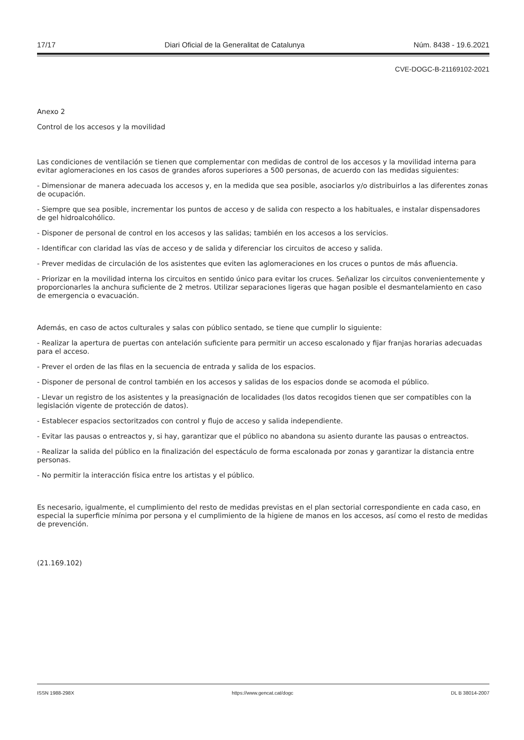17/17 Diari Oficial de la Generalitat de Catalunya Núm. 8438 - 19.6.2021
CVE-DOGC-B-21169102-2021
Anexo 2
Control de los accesos y la movilidad
Las condiciones de ventilación se tienen que complementar con medidas de control de los accesos y la movilidad interna para evitar aglomeraciones en los casos de grandes aforos superiores a 500 personas, de acuerdo con las medidas siguientes:
- Dimensionar de manera adecuada los accesos y, en la medida que sea posible, asociarlos y/o distribuirlos a las diferentes zonas de ocupación.
- Siempre que sea posible, incrementar los puntos de acceso y de salida con respecto a los habituales, e instalar dispensadores de gel hidroalcohólico.
- Disponer de personal de control en los accesos y las salidas; también en los accesos a los servicios.
- Identificar con claridad las vías de acceso y de salida y diferenciar los circuitos de acceso y salida.
- Prever medidas de circulación de los asistentes que eviten las aglomeraciones en los cruces o puntos de más afluencia.
- Priorizar en la movilidad interna los circuitos en sentido único para evitar los cruces. Señalizar los circuitos convenientemente y proporcionarles la anchura suficiente de 2 metros. Utilizar separaciones ligeras que hagan posible el desmantelamiento en caso de emergencia o evacuación.
Además, en caso de actos culturales y salas con público sentado, se tiene que cumplir lo siguiente:
- Realizar la apertura de puertas con antelación suficiente para permitir un acceso escalonado y fijar franjas horarias adecuadas para el acceso.
- Prever el orden de las filas en la secuencia de entrada y salida de los espacios.
- Disponer de personal de control también en los accesos y salidas de los espacios donde se acomoda el público.
- Llevar un registro de los asistentes y la preasignación de localidades (los datos recogidos tienen que ser compatibles con la legislación vigente de protección de datos).
- Establecer espacios sectoritzados con control y flujo de acceso y salida independiente.
- Evitar las pausas o entreactos y, si hay, garantizar que el público no abandona su asiento durante las pausas o entreactos.
- Realizar la salida del público en la finalización del espectáculo de forma escalonada por zonas y garantizar la distancia entre personas.
- No permitir la interacción física entre los artistas y el público.
Es necesario, igualmente, el cumplimiento del resto de medidas previstas en el plan sectorial correspondiente en cada caso, en especial la superficie mínima por persona y el cumplimiento de la higiene de manos en los accesos, así como el resto de medidas de prevención.
(21.169.102)
ISSN 1988-298X https://www.gencat.cat/dogc DL B 38014-2007